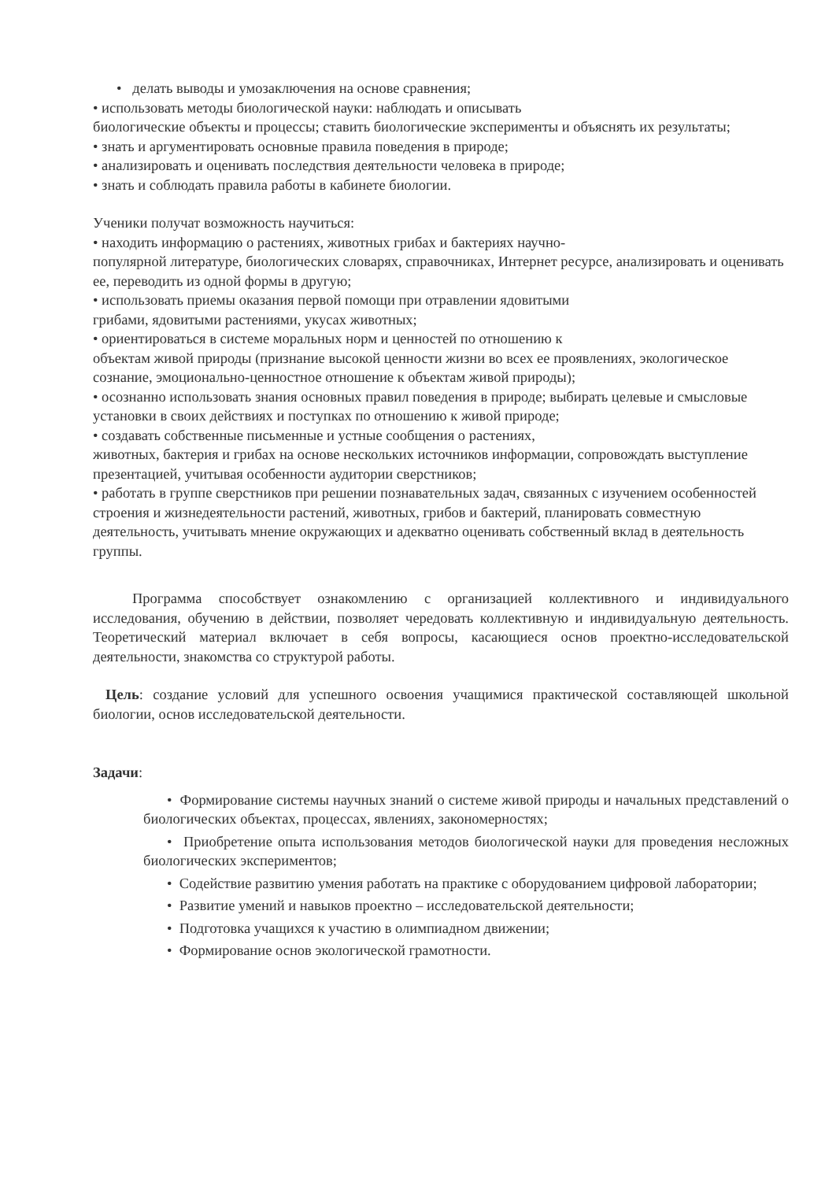• делать выводы и умозаключения на основе сравнения;
• использовать методы биологической науки: наблюдать и описывать
биологические объекты и процессы; ставить биологические эксперименты и объяснять их результаты;
• знать и аргументировать основные правила поведения в природе;
• анализировать и оценивать последствия деятельности человека в природе;
• знать и соблюдать правила работы в кабинете биологии.
Ученики получат возможность научиться:
• находить информацию о растениях, животных грибах и бактериях научно-
популярной литературе, биологических словарях, справочниках, Интернет ресурсе, анализировать и оценивать ее, переводить из одной формы в другую;
• использовать приемы оказания первой помощи при отравлении ядовитыми
грибами, ядовитыми растениями, укусах животных;
• ориентироваться в системе моральных норм и ценностей по отношению к
объектам живой природы (признание высокой ценности жизни во всех ее проявлениях, экологическое сознание, эмоционально-ценностное отношение к объектам живой природы);
• осознанно использовать знания основных правил поведения в природе; выбирать целевые и смысловые установки в своих действиях и поступках по отношению к живой природе;
• создавать собственные письменные и устные сообщения о растениях,
животных, бактерия и грибах на основе нескольких источников информации, сопровождать выступление презентацией, учитывая особенности аудитории сверстников;
• работать в группе сверстников при решении познавательных задач, связанных с изучением особенностей строения и жизнедеятельности растений, животных, грибов и бактерий, планировать совместную деятельность, учитывать мнение окружающих и адекватно оценивать собственный вклад в деятельность группы.
Программа способствует ознакомлению с организацией коллективного и индивидуального исследования, обучению в действии, позволяет чередовать коллективную и индивидуальную деятельность. Теоретический материал включает в себя вопросы, касающиеся основ проектно-исследовательской деятельности, знакомства со структурой работы.
Цель: создание условий для успешного освоения учащимися практической составляющей школьной биологии, основ исследовательской деятельности.
Задачи:
• Формирование системы научных знаний о системе живой природы и начальных представлений о биологических объектах, процессах, явлениях, закономерностях;
• Приобретение опыта использования методов биологической науки для проведения несложных биологических экспериментов;
• Содействие развитию умения работать на практике с оборудованием цифровой лаборатории;
• Развитие умений и навыков проектно – исследовательской деятельности;
• Подготовка учащихся к участию в олимпиадном движении;
• Формирование основ экологической грамотности.